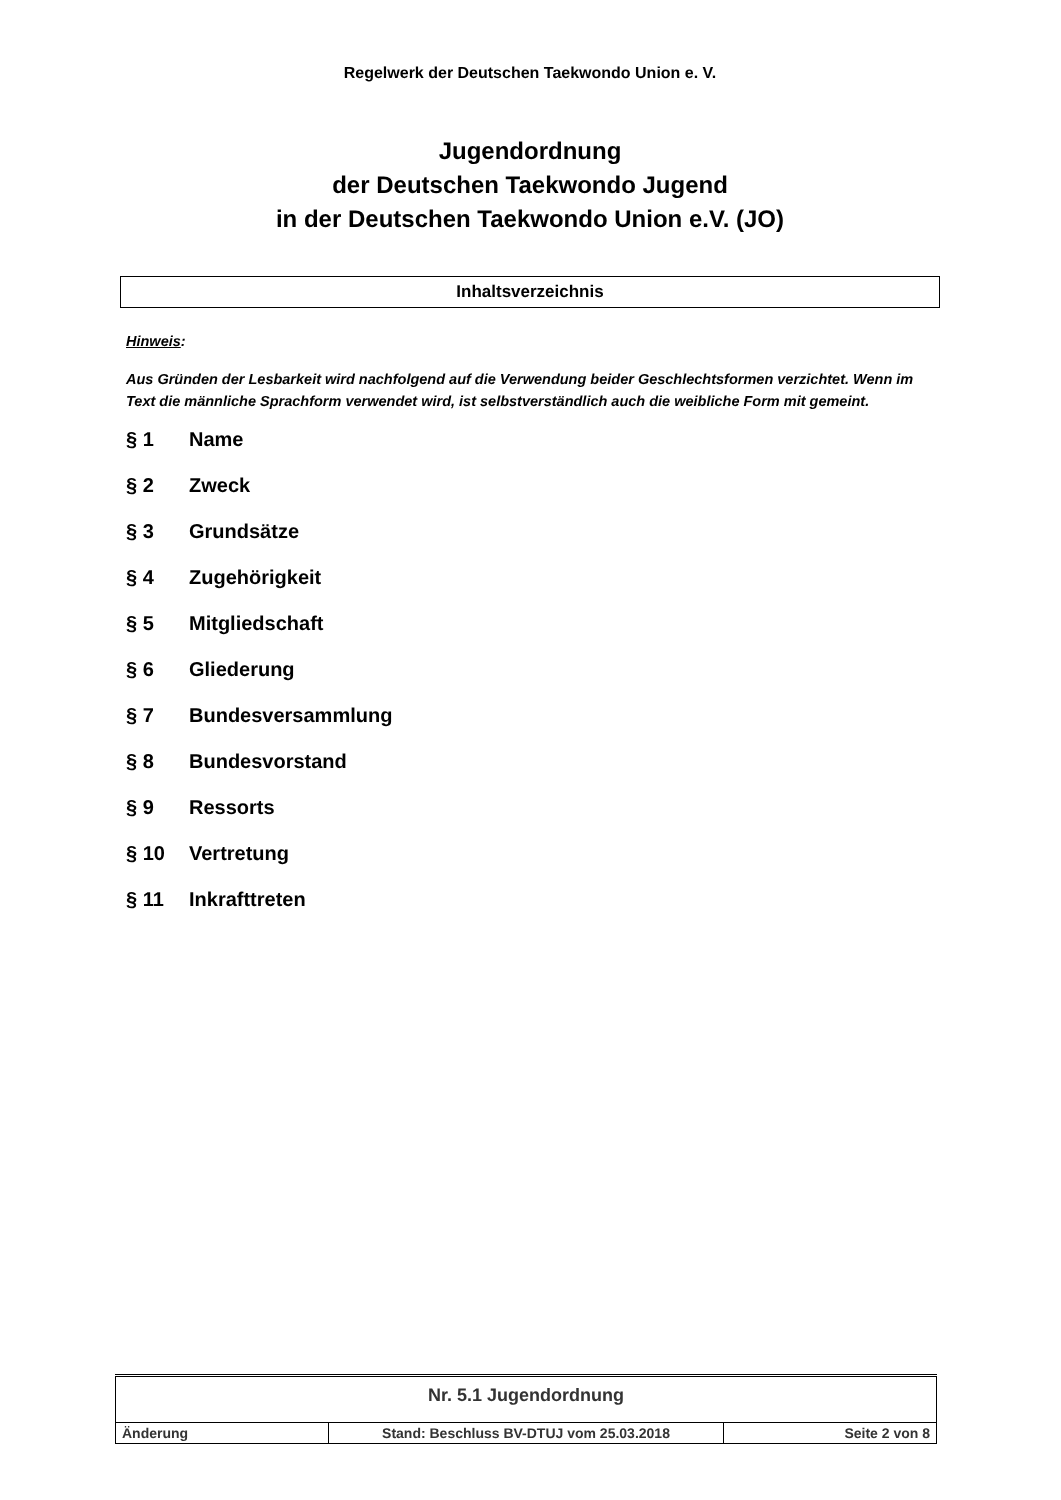Regelwerk der Deutschen Taekwondo Union e. V.
Jugendordnung
der Deutschen Taekwondo Jugend
in der Deutschen Taekwondo Union e.V. (JO)
Inhaltsverzeichnis
Hinweis:
Aus Gründen der Lesbarkeit wird nachfolgend auf die Verwendung beider Geschlechtsformen verzichtet. Wenn im Text die männliche Sprachform verwendet wird, ist selbstverständlich auch die weibliche Form mit gemeint.
§ 1 Name
§ 2 Zweck
§ 3 Grundsätze
§ 4 Zugehörigkeit
§ 5 Mitgliedschaft
§ 6 Gliederung
§ 7 Bundesversammlung
§ 8 Bundesvorstand
§ 9 Ressorts
§ 10 Vertretung
§ 11 Inkrafttreten
| Nr. 5.1 Jugendordnung | | |
| Änderung | Stand: Beschluss BV-DTUJ vom 25.03.2018 | Seite 2 von 8 |